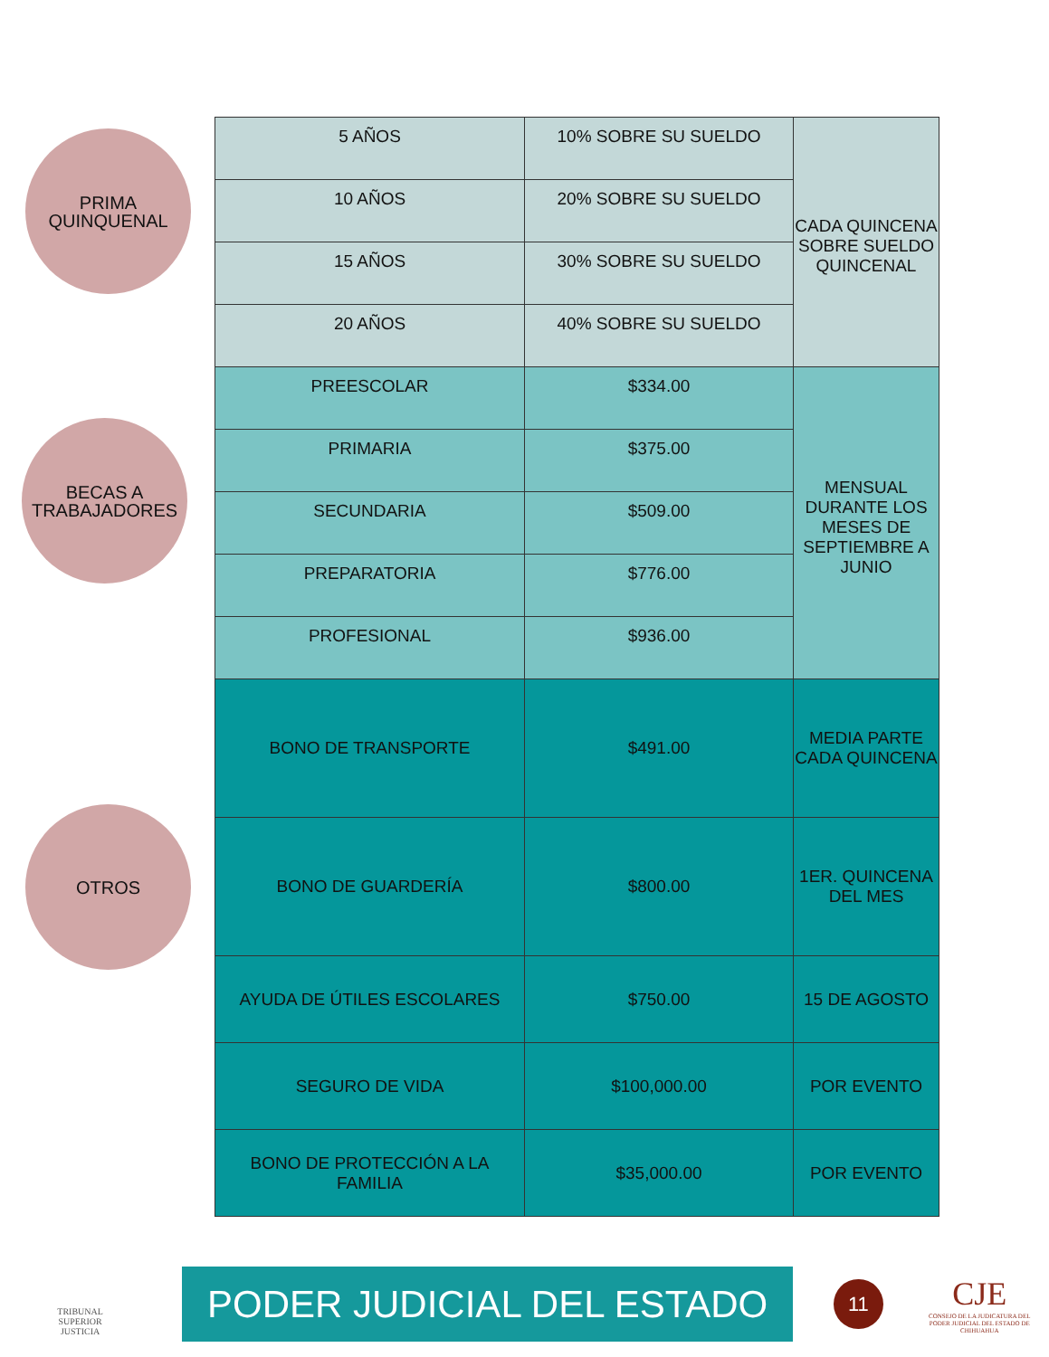PRIMA
QUINQUENAL
BECAS A
TRABAJADORES
OTROS
| 5 AÑOS | 10% SOBRE SU SUELDO | CADA QUINCENA SOBRE SUELDO QUINCENAL |
| 10 AÑOS | 20% SOBRE SU SUELDO | |
| 15 AÑOS | 30% SOBRE SU SUELDO | |
| 20 AÑOS | 40% SOBRE SU SUELDO | |
| PREESCOLAR | $334.00 | MENSUAL DURANTE LOS MESES DE SEPTIEMBRE A JUNIO |
| PRIMARIA | $375.00 | |
| SECUNDARIA | $509.00 | |
| PREPARATORIA | $776.00 | |
| PROFESIONAL | $936.00 | |
| BONO DE TRANSPORTE | $491.00 | MEDIA PARTE CADA QUINCENA |
| BONO DE GUARDERÍA | $800.00 | 1ER. QUINCENA DEL MES |
| AYUDA DE ÚTILES ESCOLARES | $750.00 | 15 DE AGOSTO |
| SEGURO DE VIDA | $100,000.00 | POR EVENTO |
| BONO DE PROTECCIÓN A LA FAMILIA | $35,000.00 | POR EVENTO |
TRIBUNAL SUPERIOR
JUSTICIA
PODER JUDICIAL DEL ESTADO
11
CJE
CONSEJO DE LA JUDICATURA DEL
PODER JUDICIAL DEL ESTADO DE CHIHUAHUA